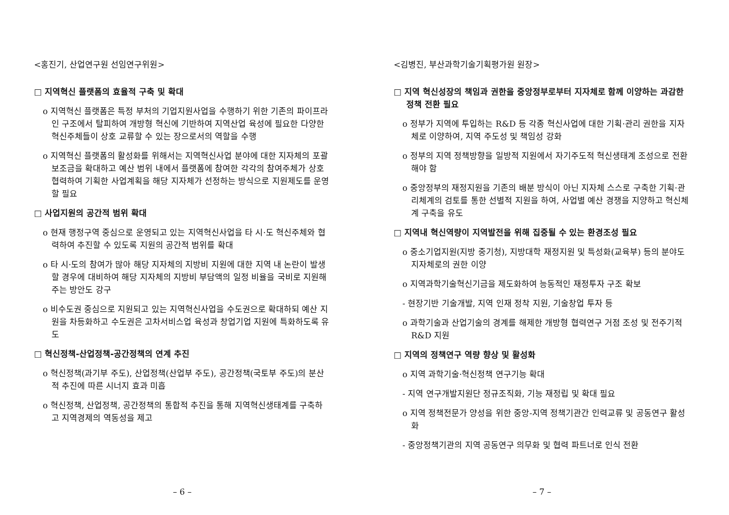<홍진기, 산업연구원 선임연구위원>
□ 지역혁신 플랫폼의 효율적 구축 및 확대
o 지역혁신 플랫폼은 특정 부처의 기업지원사업을 수행하기 위한 기존의 파이프라인 구조에서 탈피하여 개방형 혁신에 기반하여 지역산업 육성에 필요한 다양한 혁신주체들이 상호 교류할 수 있는 장으로서의 역할을 수행
o 지역혁신 플랫폼의 활성화를 위해서는 지역혁신사업 분야에 대한 지자체의 포괄보조금을 확대하고 예산 범위 내에서 플랫폼에 참여한 각각의 참여주체가 상호 협력하여 기획한 사업계획을 해당 지자체가 선정하는 방식으로 지원제도를 운영할 필요
□ 사업지원의 공간적 범위 확대
o 현재 행정구역 중심으로 운영되고 있는 지역혁신사업을 타 시·도 혁신주체와 협력하여 추진할 수 있도록 지원의 공간적 범위를 확대
o 타 시·도의 참여가 많아 해당 지자체의 지방비 지원에 대한 지역 내 논란이 발생할 경우에 대비하여 해당 지자체의 지방비 부담액의 일정 비율을 국비로 지원해 주는 방안도 강구
o 비수도권 중심으로 지원되고 있는 지역혁신사업을 수도권으로 확대하되 예산 지원을 차등화하고 수도권은 고차서비스업 육성과 창업기업 지원에 특화하도록 유도
□ 혁신정책-산업정책-공간정책의 연계 추진
o 혁신정책(과기부 주도), 산업정책(산업부 주도), 공간정책(국토부 주도)의 분산적 추진에 따른 시너지 효과 미흡
o 혁신정책, 산업정책, 공간정책의 통합적 추진을 통해 지역혁신생태계를 구축하고 지역경제의 역동성을 제고
– 6 –
<김병진, 부산과학기술기획평가원 원장>
□ 지역 혁신성장의 책임과 권한을 중앙정부로부터 지자체로 함께 이양하는 과감한 정책 전환 필요
o 정부가 지역에 투입하는 R&D 등 각종 혁신사업에 대한 기획·관리 권한을 지자체로 이양하여, 지역 주도성 및 책임성 강화
o 정부의 지역 정책방향을 일방적 지원에서 자기주도적 혁신생태계 조성으로 전환해야 함
o 중앙정부의 재정지원을 기존의 배분 방식이 아닌 지자체 스스로 구축한 기획·관리체계의 검토를 통한 선별적 지원을 하여, 사업별 예산 경쟁을 지양하고 혁신체계 구축을 유도
□ 지역내 혁신역량이 지역발전을 위해 집중될 수 있는 환경조성 필요
o 중소기업지원(지방 중기청), 지방대학 재정지원 및 특성화(교육부) 등의 분야도 지자체로의 권한 이양
o 지역과학기술혁신기금을 제도화하여 능동적인 재정투자 구조 확보
- 현장기반 기술개발, 지역 인재 정착 지원, 기술창업 투자 등
o 과학기술과 산업기술의 경계를 해제한 개방형 협력연구 거점 조성 및 전주기적 R&D 지원
□ 지역의 정책연구 역량 향상 및 활성화
o 지역 과학기술·혁신정책 연구기능 확대
- 지역 연구개발지원단 정규조직화, 기능 재정립 및 확대 필요
o 지역 정책전문가 양성을 위한 중앙-지역 정책기관간 인력교류 및 공동연구 활성화
- 중앙정책기관의 지역 공동연구 의무화 및 협력 파트너로 인식 전환
– 7 –